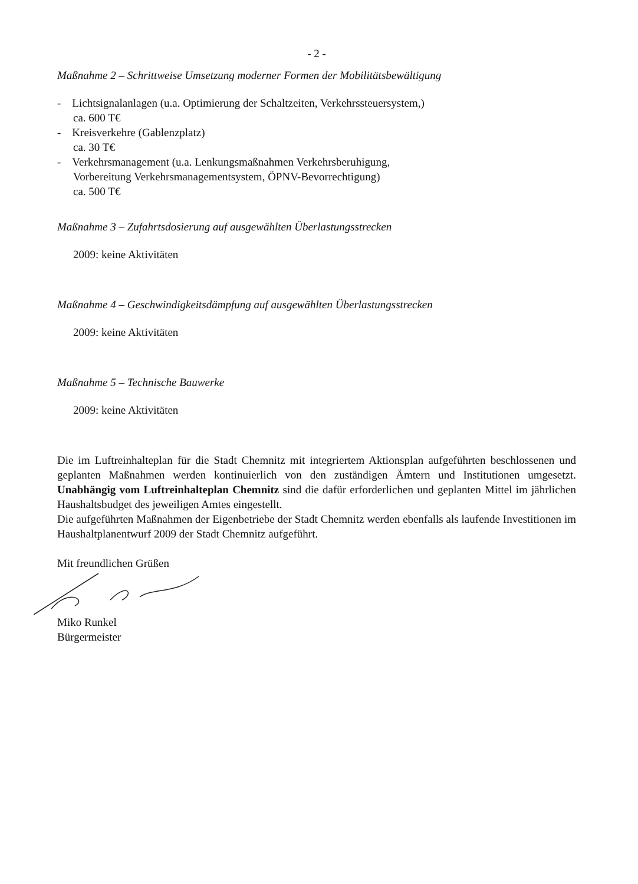- 2 -
Maßnahme 2 – Schrittweise Umsetzung moderner Formen der Mobilitätsbewältigung
- Lichtsignalanlagen (u.a. Optimierung der Schaltzeiten, Verkehrssteuersystem,)
ca. 600 T€
- Kreisverkehre (Gablenzplatz)
ca. 30 T€
- Verkehrsmanagement (u.a. Lenkungsmaßnahmen Verkehrsberuhigung,
Vorbereitung Verkehrsmanagementsystem, ÖPNV-Bevorrechtigung)
ca. 500 T€
Maßnahme 3 – Zufahrtsdosierung auf ausgewählten Überlastungsstrecken
2009: keine Aktivitäten
Maßnahme 4 – Geschwindigkeitsdämpfung auf ausgewählten Überlastungsstrecken
2009: keine Aktivitäten
Maßnahme 5 – Technische Bauwerke
2009: keine Aktivitäten
Die im Luftreinhalteplan für die Stadt Chemnitz mit integriertem Aktionsplan aufgeführten beschlossenen und geplanten Maßnahmen werden kontinuierlich von den zuständigen Ämtern und Institutionen umgesetzt. Unabhängig vom Luftreinhalteplan Chemnitz sind die dafür erforderlichen und geplanten Mittel im jährlichen Haushaltsbudget des jeweiligen Amtes eingestellt.
Die aufgeführten Maßnahmen der Eigenbetriebe der Stadt Chemnitz werden ebenfalls als laufende Investitionen im Haushaltplanentwurf 2009 der Stadt Chemnitz aufgeführt.
Mit freundlichen Grüßen
Miko Runkel
Bürgermeister